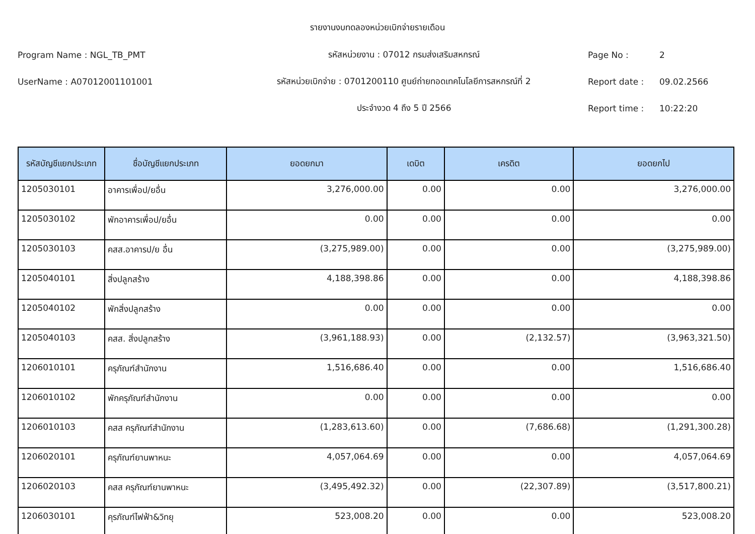รายงานงบทดลองหน่วยเบิกจ่ายรายเดือน
Program Name : NGL_TB_PMT รหัสหน่วยงาน : 07012 กรมส่งเสริมสหกรณ์ Page No : 2
UserName : A07012001101001 รหัสหน่วยเบิกจ่าย : 0701200110 ศูนย์ถ่ายทอดเทคโนโลยีการสหกรณ์ที่ 2 Report date : 09.02.2566
ประจำงวด 4 ถึง 5 ปี 2566 Report time : 10:22:20
| รหัสบัญชีแยกประเภท | ชื่อบัญชีแยกประเภท | ยอดยกมา | เดบิต | เครดิต | ยอดยกไป |
| --- | --- | --- | --- | --- | --- |
| 1205030101 | อาคารเพื่อป/ยอื่น | 3,276,000.00 | 0.00 | 0.00 | 3,276,000.00 |
| 1205030102 | พักอาคารเพื่อป/ยอื่น | 0.00 | 0.00 | 0.00 | 0.00 |
| 1205030103 | คสส.อาคารป/ย อื่น | (3,275,989.00) | 0.00 | 0.00 | (3,275,989.00) |
| 1205040101 | สิ่งปลูกสร้าง | 4,188,398.86 | 0.00 | 0.00 | 4,188,398.86 |
| 1205040102 | พักสิ่งปลูกสร้าง | 0.00 | 0.00 | 0.00 | 0.00 |
| 1205040103 | คสส. สิ่งปลูกสร้าง | (3,961,188.93) | 0.00 | (2,132.57) | (3,963,321.50) |
| 1206010101 | ครุภัณฑ์สำนักงาน | 1,516,686.40 | 0.00 | 0.00 | 1,516,686.40 |
| 1206010102 | พักครุภัณฑ์สำนักงาน | 0.00 | 0.00 | 0.00 | 0.00 |
| 1206010103 | คสส ครุภัณฑ์สำนักงาน | (1,283,613.60) | 0.00 | (7,686.68) | (1,291,300.28) |
| 1206020101 | ครุภัณฑ์ยานพาหนะ | 4,057,064.69 | 0.00 | 0.00 | 4,057,064.69 |
| 1206020103 | คสส ครุภัณฑ์ยานพาหนะ | (3,495,492.32) | 0.00 | (22,307.89) | (3,517,800.21) |
| 1206030101 | คุรภัณฑ์ไฟฟ้า&วิทยุ | 523,008.20 | 0.00 | 0.00 | 523,008.20 |